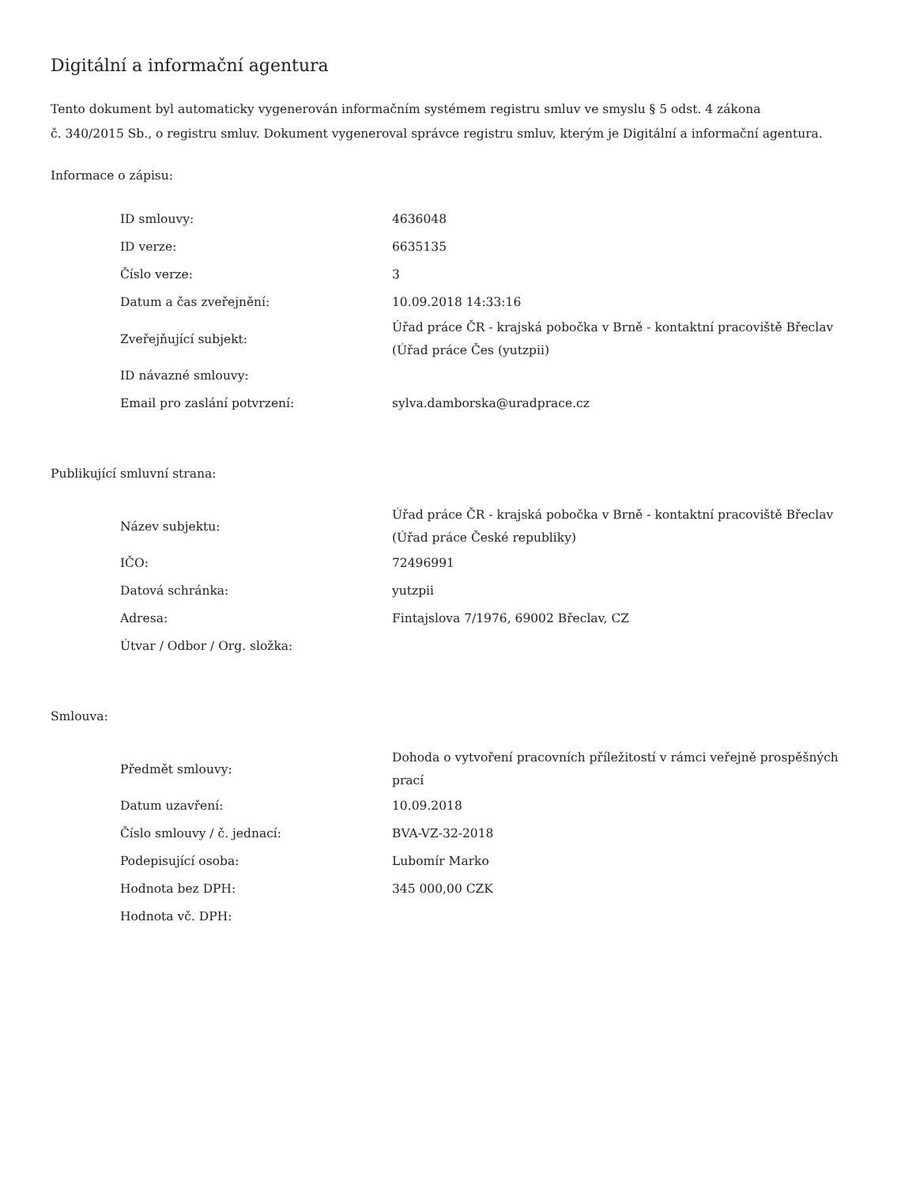Digitální a informační agentura
Tento dokument byl automaticky vygenerován informačním systémem registru smluv ve smyslu § 5 odst. 4 zákona
č. 340/2015 Sb., o registru smluv. Dokument vygeneroval správce registru smluv, kterým je Digitální a informační agentura.
Informace o zápisu:
| ID smlouvy: | 4636048 |
| ID verze: | 6635135 |
| Číslo verze: | 3 |
| Datum a čas zveřejnění: | 10.09.2018 14:33:16 |
| Zveřejňující subjekt: | Úřad práce ČR - krajská pobočka v Brně - kontaktní pracoviště Břeclav (Úřad práce Čes (yutzpii) |
| ID návazné smlouvy: | |
| Email pro zaslání potvrzení: | sylva.damborska@uradprace.cz |
Publikující smluvní strana:
| Název subjektu: | Úřad práce ČR - krajská pobočka v Brně - kontaktní pracoviště Břeclav (Úřad práce České republiky) |
| IČO: | 72496991 |
| Datová schránka: | yutzpii |
| Adresa: | Fintajslova 7/1976, 69002 Břeclav, CZ |
| Útvar / Odbor / Org. složka: | |
Smlouva:
| Předmět smlouvy: | Dohoda o vytvoření pracovních příležitostí v rámci veřejně prospěšných prací |
| Datum uzavření: | 10.09.2018 |
| Číslo smlouvy / č. jednací: | BVA-VZ-32-2018 |
| Podepisující osoba: | Lubomír Marko |
| Hodnota bez DPH: | 345 000,00 CZK |
| Hodnota vč. DPH: | |